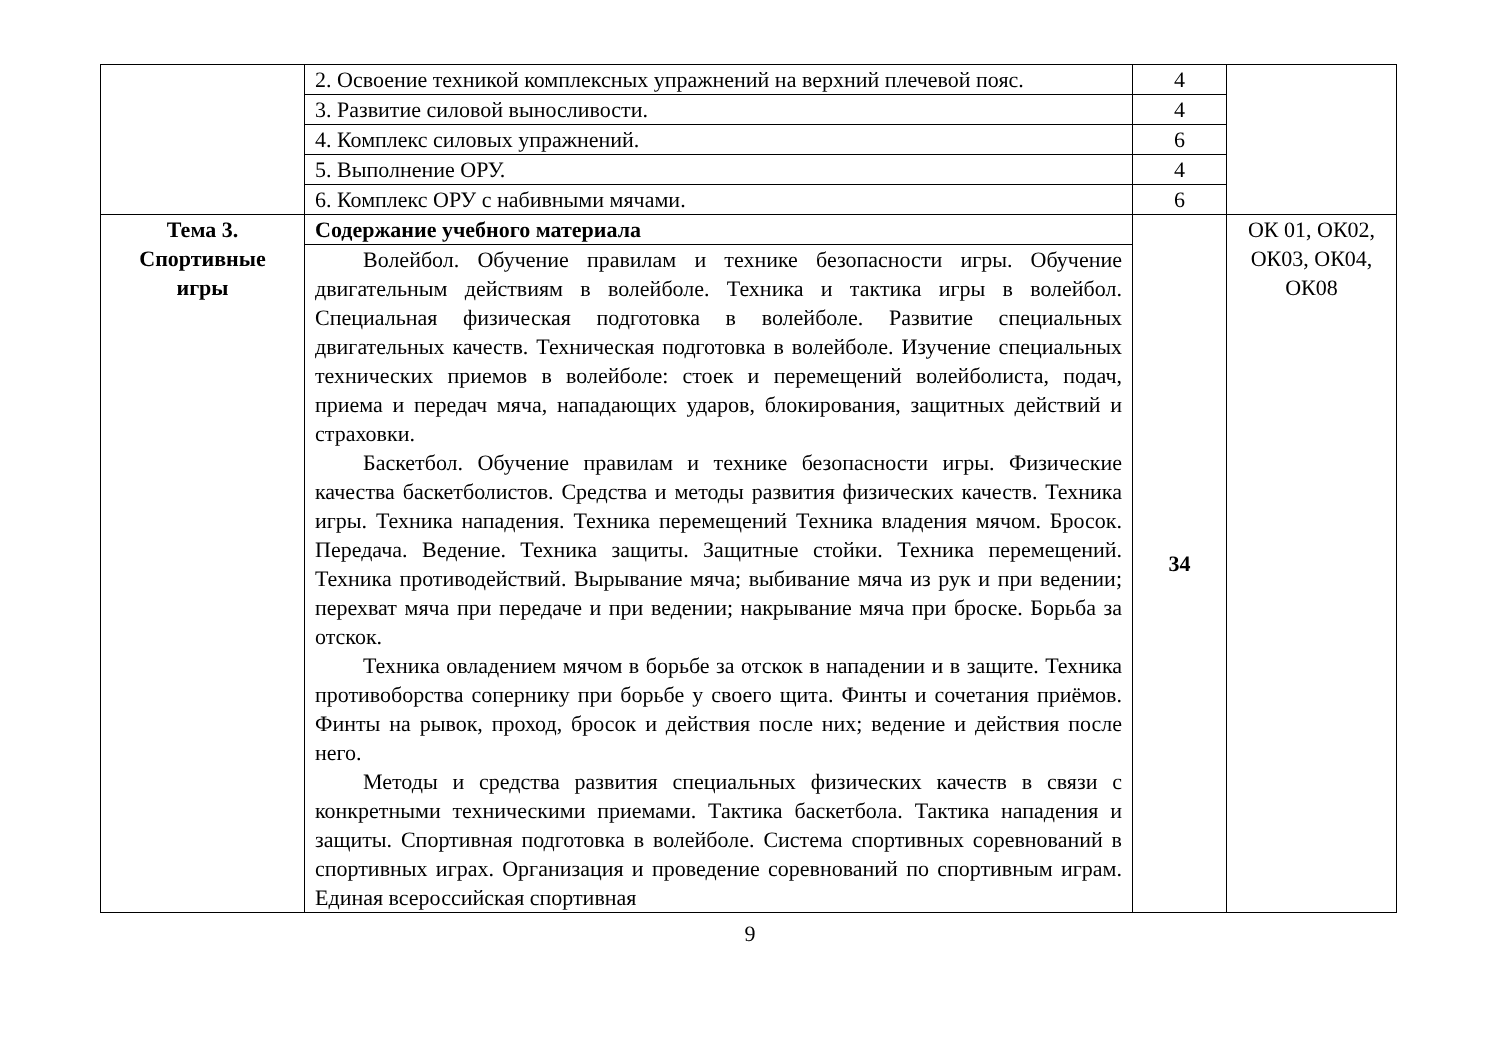| | 2. Освоение техникой комплексных упражнений на верхний плечевой пояс. | 4 | |
| | 3. Развитие силовой выносливости. | 4 | |
| | 4. Комплекс силовых упражнений. | 6 | |
| | 5. Выполнение ОРУ. | 4 | |
| | 6. Комплекс ОРУ с набивными мячами. | 6 | |
| Тема 3. Спортивные игры | Содержание учебного материала | 34 | ОК 01, ОК02, ОК03, ОК04, ОК08 |
| | Волейбол. Обучение правилам и технике безопасности игры. Обучение двигательным действиям в волейболе. Техника и тактика игры в волейбол. Специальная физическая подготовка в волейболе. Развитие специальных двигательных качеств. Техническая подготовка в волейболе. Изучение специальных технических приемов в волейболе: стоек и перемещений волейболиста, подач, приема и передач мяча, нападающих ударов, блокирования, защитных действий и страховки. Баскетбол. Обучение правилам и технике безопасности игры. Физические качества баскетболистов. Средства и методы развития физических качеств. Техника игры. Техника нападения. Техника перемещений Техника владения мячом. Бросок. Передача. Ведение. Техника защиты. Защитные стойки. Техника перемещений. Техника противодействий. Вырывание мяча; выбивание мяча из рук и при ведении; перехват мяча при передаче и при ведении; накрывание мяча при броске. Борьба за отскок. Техника овладением мячом в борьбе за отскок в нападении и в защите. Техника противоборства сопернику при борьбе у своего щита. Финты и сочетания приёмов. Финты на рывок, проход, бросок и действия после них; ведение и действия после него. Методы и средства развития специальных физических качеств в связи с конкретными техническими приемами. Тактика баскетбола. Тактика нападения и защиты. Спортивная подготовка в волейболе. Система спортивных соревнований в спортивных играх. Организация и проведение соревнований по спортивным играм. Единая всероссийская спортивная | | |
9